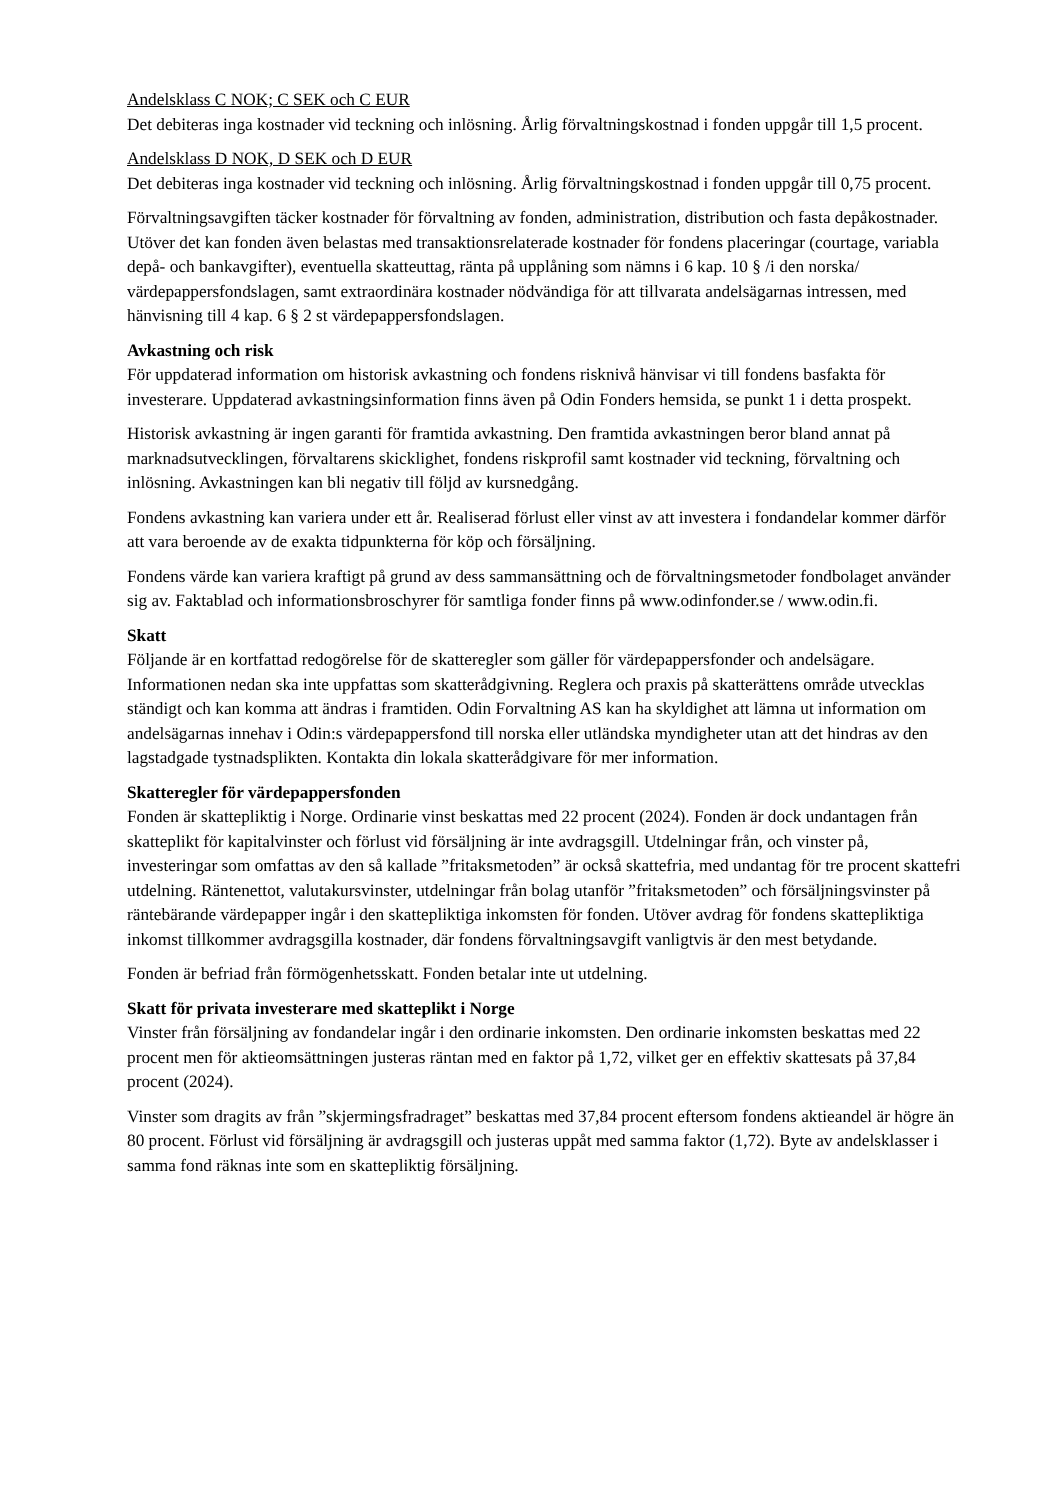Andelsklass C NOK; C SEK och C EUR
Det debiteras inga kostnader vid teckning och inlösning. Årlig förvaltningskostnad i fonden uppgår till 1,5 procent.
Andelsklass D NOK, D SEK och D EUR
Det debiteras inga kostnader vid teckning och inlösning. Årlig förvaltningskostnad i fonden uppgår till 0,75 procent.
Förvaltningsavgiften täcker kostnader för förvaltning av fonden, administration, distribution och fasta depåkostnader. Utöver det kan fonden även belastas med transaktionsrelaterade kostnader för fondens placeringar (courtage, variabla depå- och bankavgifter), eventuella skatteuttag, ränta på upplåning som nämns i 6 kap. 10 § /i den norska/ värdepappersfondslagen, samt extraordinära kostnader nödvändiga för att tillvarata andelsägarnas intressen, med hänvisning till 4 kap. 6 § 2 st värdepappersfondslagen.
Avkastning och risk
För uppdaterad information om historisk avkastning och fondens risknivå hänvisar vi till fondens basfakta för investerare. Uppdaterad avkastningsinformation finns även på Odin Fonders hemsida, se punkt 1 i detta prospekt.
Historisk avkastning är ingen garanti för framtida avkastning. Den framtida avkastningen beror bland annat på marknadsutvecklingen, förvaltarens skicklighet, fondens riskprofil samt kostnader vid teckning, förvaltning och inlösning. Avkastningen kan bli negativ till följd av kursnedgång.
Fondens avkastning kan variera under ett år. Realiserad förlust eller vinst av att investera i fondandelar kommer därför att vara beroende av de exakta tidpunkterna för köp och försäljning.
Fondens värde kan variera kraftigt på grund av dess sammansättning och de förvaltningsmetoder fondbolaget använder sig av. Faktablad och informationsbroschyrer för samtliga fonder finns på www.odinfonder.se / www.odin.fi.
Skatt
Följande är en kortfattad redogörelse för de skatteregler som gäller för värdepappersfonder och andelsägare. Informationen nedan ska inte uppfattas som skatterådgivning. Reglera och praxis på skatterättens område utvecklas ständigt och kan komma att ändras i framtiden. Odin Forvaltning AS kan ha skyldighet att lämna ut information om andelsägarnas innehav i Odin:s värdepappersfond till norska eller utländska myndigheter utan att det hindras av den lagstadgade tystnadsplikten. Kontakta din lokala skatterådgivare för mer information.
Skatteregler för värdepappersfonden
Fonden är skattepliktig i Norge. Ordinarie vinst beskattas med 22 procent (2024). Fonden är dock undantagen från skatteplikt för kapitalvinster och förlust vid försäljning är inte avdragsgill. Utdelningar från, och vinster på, investeringar som omfattas av den så kallade ”fritaksmetoden” är också skattefria, med undantag för tre procent skattefri utdelning. Räntenettot, valutakursvinster, utdelningar från bolag utanför ”fritaksmetoden” och försäljningsvinster på räntebärande värdepapper ingår i den skattepliktiga inkomsten för fonden. Utöver avdrag för fondens skattepliktiga inkomst tillkommer avdragsgilla kostnader, där fondens förvaltningsavgift vanligtvis är den mest betydande.
Fonden är befriad från förmögenhetsskatt. Fonden betalar inte ut utdelning.
Skatt för privata investerare med skatteplikt i Norge
Vinster från försäljning av fondandelar ingår i den ordinarie inkomsten. Den ordinarie inkomsten beskattas med 22 procent men för aktieomsättningen justeras räntan med en faktor på 1,72, vilket ger en effektiv skattesats på 37,84 procent (2024).
Vinster som dragits av från ”skjermingsfradraget” beskattas med 37,84 procent eftersom fondens aktieandel är högre än 80 procent. Förlust vid försäljning är avdragsgill och justeras uppåt med samma faktor (1,72). Byte av andelsklasser i samma fond räknas inte som en skattepliktig försäljning.